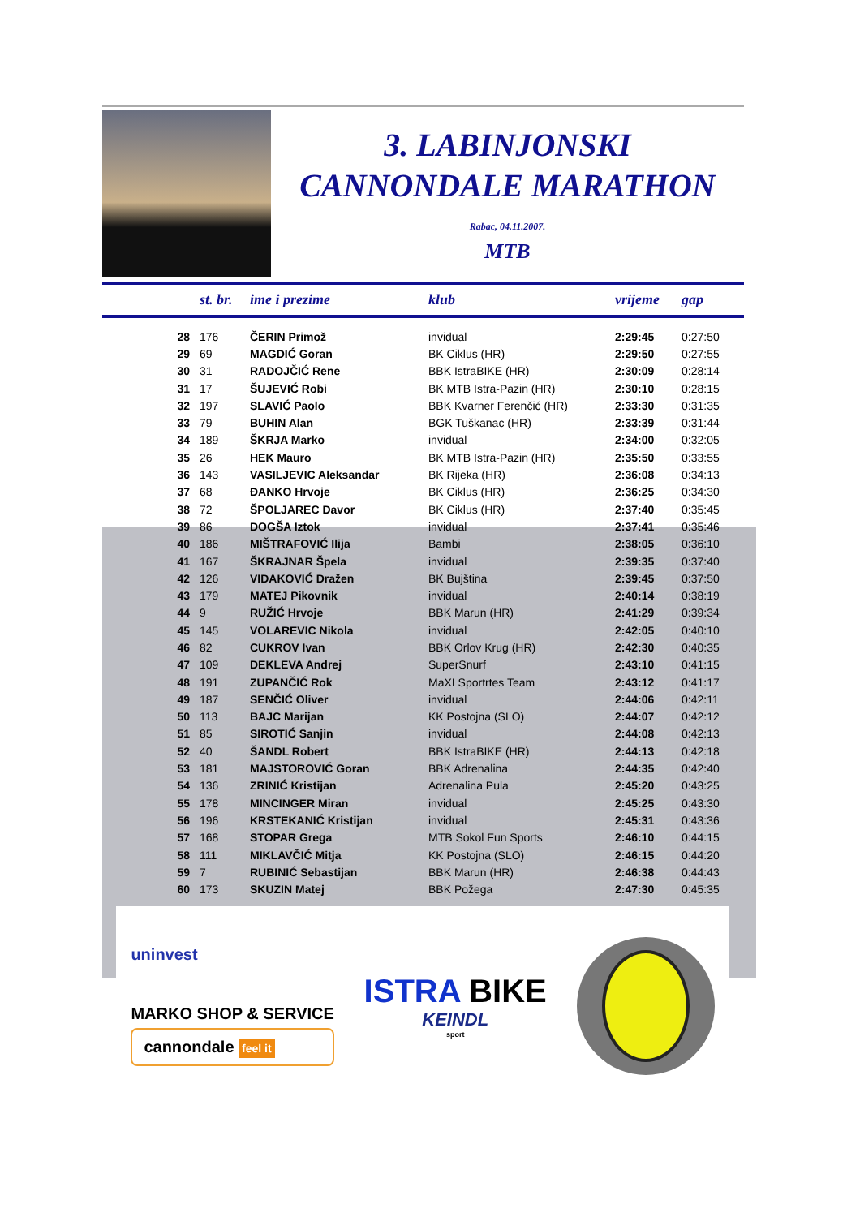3. LABINJONSKI
CANNONDALE MARATHON
Rabac, 04.11.2007.
MTB
| | st. br. | ime i prezime | klub | vrijeme | gap |
| --- | --- | --- | --- | --- | --- |
| 28 | 176 | ČERIN Primož | invidual | 2:29:45 | 0:27:50 |
| 29 | 69 | MAGDIĆ Goran | BK Ciklus (HR) | 2:29:50 | 0:27:55 |
| 30 | 31 | RADOJČIĆ Rene | BBK IstraBIKE (HR) | 2:30:09 | 0:28:14 |
| 31 | 17 | ŠUJEVIĆ Robi | BK MTB Istra-Pazin (HR) | 2:30:10 | 0:28:15 |
| 32 | 197 | SLAVIĆ Paolo | BBK Kvarner Ferenčić (HR) | 2:33:30 | 0:31:35 |
| 33 | 79 | BUHIN Alan | BGK Tuškanac (HR) | 2:33:39 | 0:31:44 |
| 34 | 189 | ŠKRJA Marko | invidual | 2:34:00 | 0:32:05 |
| 35 | 26 | HEK Mauro | BK MTB Istra-Pazin (HR) | 2:35:50 | 0:33:55 |
| 36 | 143 | VASILJEVIC Aleksandar | BK Rijeka (HR) | 2:36:08 | 0:34:13 |
| 37 | 68 | ĐANKO Hrvoje | BK Ciklus (HR) | 2:36:25 | 0:34:30 |
| 38 | 72 | ŠPOLJAREC Davor | BK Ciklus (HR) | 2:37:40 | 0:35:45 |
| 39 | 86 | DOGŠA Iztok | invidual | 2:37:41 | 0:35:46 |
| 40 | 186 | MIŠTRAFOVIĆ Ilija | Bambi | 2:38:05 | 0:36:10 |
| 41 | 167 | ŠKRAJNAR Špela | invidual | 2:39:35 | 0:37:40 |
| 42 | 126 | VIDAKOVIĆ Dražen | BK Bujština | 2:39:45 | 0:37:50 |
| 43 | 179 | MATEJ Pikovnik | invidual | 2:40:14 | 0:38:19 |
| 44 | 9 | RUŽIĆ Hrvoje | BBK Marun (HR) | 2:41:29 | 0:39:34 |
| 45 | 145 | VOLAREVIC Nikola | invidual | 2:42:05 | 0:40:10 |
| 46 | 82 | CUKROV Ivan | BBK Orlov Krug (HR) | 2:42:30 | 0:40:35 |
| 47 | 109 | DEKLEVA Andrej | SuperSnurf | 2:43:10 | 0:41:15 |
| 48 | 191 | ZUPANČIĆ Rok | MaXI Sportrtes Team | 2:43:12 | 0:41:17 |
| 49 | 187 | SENČIĆ Oliver | invidual | 2:44:06 | 0:42:11 |
| 50 | 113 | BAJC Marijan | KK Postojna (SLO) | 2:44:07 | 0:42:12 |
| 51 | 85 | SIROTIĆ Sanjin | invidual | 2:44:08 | 0:42:13 |
| 52 | 40 | ŠANDL Robert | BBK IstraBIKE (HR) | 2:44:13 | 0:42:18 |
| 53 | 181 | MAJSTOROVIĆ Goran | BBK Adrenalina | 2:44:35 | 0:42:40 |
| 54 | 136 | ZRINIĆ Kristijan | Adrenalina Pula | 2:45:20 | 0:43:25 |
| 55 | 178 | MINCINGER Miran | invidual | 2:45:25 | 0:43:30 |
| 56 | 196 | KRSTEKANIĆ Kristijan | invidual | 2:45:31 | 0:43:36 |
| 57 | 168 | STOPAR Grega | MTB Sokol Fun Sports | 2:46:10 | 0:44:15 |
| 58 | 111 | MIKLAVČIĆ Mitja | KK Postojna (SLO) | 2:46:15 | 0:44:20 |
| 59 | 7 | RUBINIĆ Sebastijan | BBK Marun (HR) | 2:46:38 | 0:44:43 |
| 60 | 173 | SKUZIN Matej | BBK Požega | 2:47:30 | 0:45:35 |
uninvest
MARKO SHOP & SERVICE
cannondale feel it
ISTRA BIKE
KEINDL
sport